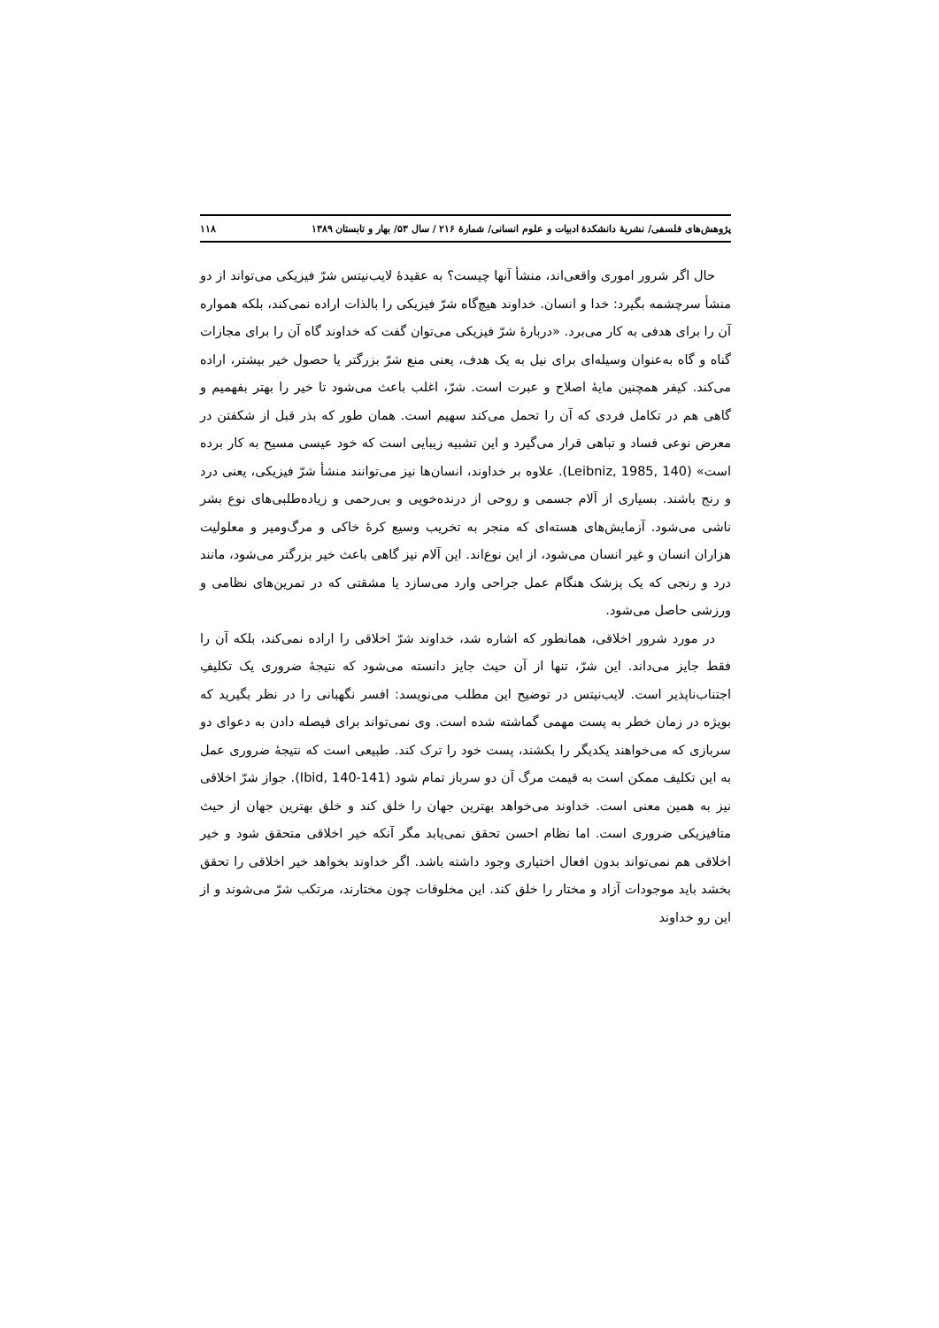پژوهش‌های فلسفی/ نشریهٔ دانشکدهٔ ادبیات و علوم انسانی/ شمارهٔ ۲۱۶ / سال ۵۳/ بهار و تابستان ۱۳۸۹ ۱۱۸
حال اگر شرور اموری واقعی‌اند، منشأ آنها چیست؟ به عقیدهٔ لایب‌نیتس شرّ فیزیکی می‌تواند از دو منشأ سرچشمه بگیرد: خدا و انسان. خداوند هیچ‌گاه شرّ فیزیکی را بالذات اراده نمی‌کند، بلکه همواره آن را برای هدفی به کار می‌برد. «دربارهٔ شرّ فیزیکی می‌توان گفت که خداوند گاه آن را برای مجازات گناه و گاه به‌عنوان وسیله‌ای برای نیل به یک هدف، یعنی منع شرّ بزرگتر یا حصول خیر بیشتر، اراده می‌کند. کیفر همچنین مایهٔ اصلاح و عبرت است. شرّ، اغلب باعث می‌شود تا خیر را بهتر بفهمیم و گاهی هم در تکامل فردی که آن را تحمل می‌کند سهیم است. همان طور که بذر قبل از شکفتن در معرض نوعی فساد و تباهی قرار می‌گیرد و این تشبیه زیبایی است که خود عیسی مسیح به کار برده است» (Leibniz, 1985, 140). علاوه بر خداوند، انسان‌ها نیز می‌توانند منشأ شرّ فیزیکی، یعنی درد و رنج باشند. بسیاری از آلام جسمی و روحی از درنده‌خویی و بی‌رحمی و زیاده‌طلبی‌های نوع بشر ناشی می‌شود. آزمایش‌های هسته‌ای که منجر به تخریب وسیع کرهٔ خاکی و مرگ‌ومیر و معلولیت هزاران انسان و غیر انسان می‌شود، از این نوع‌اند. این آلام نیز گاهی باعث خیر بزرگتر می‌شود، مانند درد و رنجی که یک پزشک هنگام عمل جراحی وارد می‌سازد یا مشقتی که در تمرین‌های نظامی و ورزشی حاصل می‌شود.
در مورد شرور اخلاقی، همانطور که اشاره شد، خداوند شرّ اخلاقی را اراده نمی‌کند، بلکه آن را فقط جایز می‌داند. این شرّ، تنها از آن حیث جایز دانسته می‌شود که نتیجهٔ ضروری یک تکلیفِ اجتناب‌ناپذیر است. لایب‌نیتس در توضیح این مطلب می‌نویسد: افسر نگهبانی را در نظر بگیرید که بویژه در زمان خطر به پست مهمی گماشته شده است. وی نمی‌تواند برای فیصله دادن به دعوای دو سربازی که می‌خواهند یکدیگر را بکشند، پست خود را ترک کند. طبیعی است که نتیجهٔ ضروری عمل به این تکلیف ممکن است به قیمت مرگ آن دو سرباز تمام شود (Ibid, 140-141). جواز شرّ اخلاقی نیز به همین معنی است. خداوند می‌خواهد بهترین جهان را خلق کند و خلق بهترین جهان از حیث متافیزیکی ضروری است. اما نظام احسن تحقق نمی‌یابد مگر آنکه خیر اخلاقی متحقق شود و خیر اخلاقی هم نمی‌تواند بدون افعال اختیاری وجود داشته باشد. اگر خداوند بخواهد خیر اخلاقی را تحقق بخشد باید موجودات آزاد و مختار را خلق کند. این مخلوقات چون مختارند، مرتکب شرّ می‌شوند و از این رو خداوند